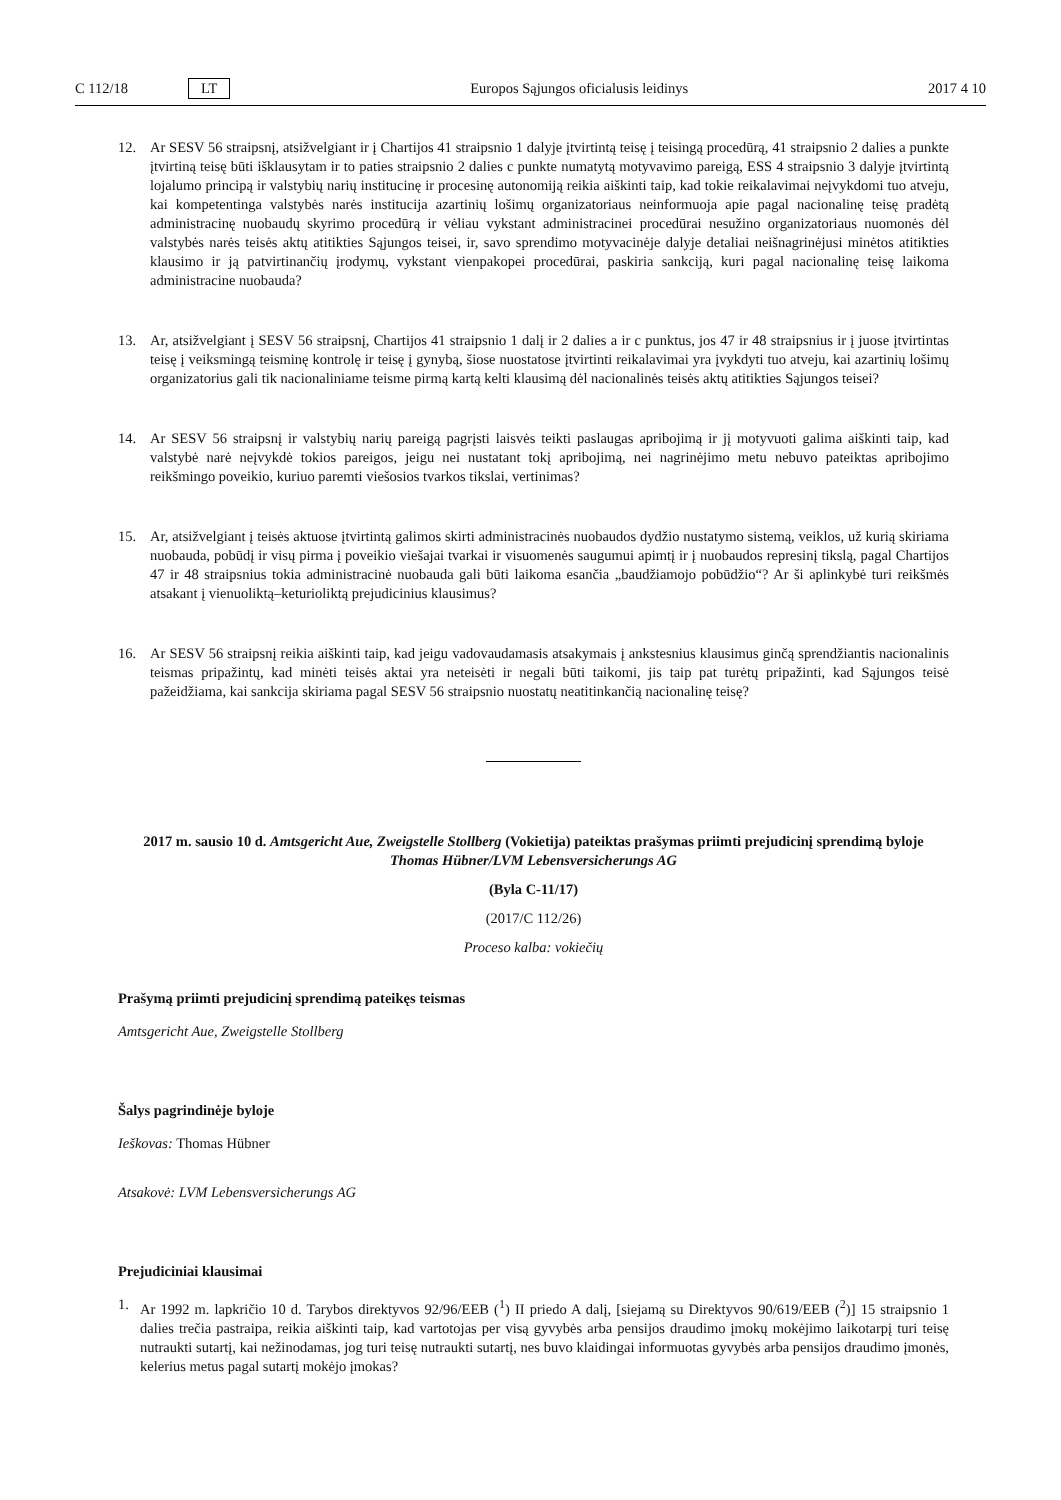C 112/18 LT Europos Sąjungos oficialusis leidinys 2017 4 10
12. Ar SESV 56 straipsnį, atsižvelgiant ir į Chartijos 41 straipsnio 1 dalyje įtvirtintą teisę į teisingą procedūrą, 41 straipsnio 2 dalies a punkte įtvirtiną teisę būti išklausytam ir to paties straipsnio 2 dalies c punkte numatytą motyvavimo pareigą, ESS 4 straipsnio 3 dalyje įtvirtintą lojalumo principą ir valstybių narių institucinę ir procesinę autonomiją reikia aiškinti taip, kad tokie reikalavimai neįvykdomi tuo atveju, kai kompetentinga valstybės narės institucija azartinių lošimų organizatoriaus neinformuoja apie pagal nacionalinę teisę pradėtą administracinę nuobaudų skyrimo procedūrą ir vėliau vykstant administracinei procedūrai nesužino organizatoriaus nuomonės dėl valstybės narės teisės aktų atitikties Sąjungos teisei, ir, savo sprendimo motyvacinėje dalyje detaliai neišnagrinėjusi minėtos atitikties klausimo ir ją patvirtinančių įrodymų, vykstant vienpakopei procedūrai, paskiria sankciją, kuri pagal nacionalinę teisę laikoma administracine nuobauda?
13. Ar, atsižvelgiant į SESV 56 straipsnį, Chartijos 41 straipsnio 1 dalį ir 2 dalies a ir c punktus, jos 47 ir 48 straipsnius ir į juose įtvirtintas teisę į veiksmingą teisminę kontrolę ir teisę į gynybą, šiose nuostatose įtvirtinti reikalavimai yra įvykdyti tuo atveju, kai azartinių lošimų organizatorius gali tik nacionaliniame teisme pirmą kartą kelti klausimą dėl nacionalinės teisės aktų atitikties Sąjungos teisei?
14. Ar SESV 56 straipsnį ir valstybių narių pareigą pagrįsti laisvės teikti paslaugas apribojimą ir jį motyvuoti galima aiškinti taip, kad valstybė narė neįvykdė tokios pareigos, jeigu nei nustatant tokį apribojimą, nei nagrinėjimo metu nebuvo pateiktas apribojimo reikšmingo poveikio, kuriuo paremti viešosios tvarkos tikslai, vertinimas?
15. Ar, atsižvelgiant į teisės aktuose įtvirtintą galimos skirti administracinės nuobaudos dydžio nustatymo sistemą, veiklos, už kurią skiriama nuobauda, pobūdį ir visų pirma į poveikio viešajai tvarkai ir visuomenės saugumui apimtį ir į nuobaudos represinį tikslą, pagal Chartijos 47 ir 48 straipsnius tokia administracinė nuobauda gali būti laikoma esančia „baudžiamojo pobūdžio“? Ar ši aplinkybė turi reikšmės atsakant į vienuoliktą–keturioliktą prejudicinius klausimus?
16. Ar SESV 56 straipsnį reikia aiškinti taip, kad jeigu vadovaudamasis atsakymais į ankstesnius klausimus ginčą sprendžiantis nacionalinis teismas pripažintų, kad minėti teisės aktai yra neteisėti ir negali būti taikomi, jis taip pat turėtų pripažinti, kad Sąjungos teisė pažeidžiama, kai sankcija skiriama pagal SESV 56 straipsnio nuostatų neatitinkančią nacionalinę teisę?
2017 m. sausio 10 d. Amtsgericht Aue, Zweigstelle Stollberg (Vokietija) pateiktas prašymas priimti prejudicinį sprendimą byloje Thomas Hübner/LVM Lebensversicherungs AG
(Byla C-11/17)
(2017/C 112/26)
Proceso kalba: vokiečių
Prašymą priimti prejudicinį sprendimą pateikęs teismas
Amtsgericht Aue, Zweigstelle Stollberg
Šalys pagrindinėje byloje
Ieškovas: Thomas Hübner
Atsakovė: LVM Lebensversicherungs AG
Prejudiciniai klausimai
1. Ar 1992 m. lapkričio 10 d. Tarybos direktyvos 92/96/EEB (<sup>1</sup>) II priedo A dalį, [siejamą su Direktyvos 90/619/EEB (<sup>2</sup>)] 15 straipsnio 1 dalies trečia pastraipa, reikia aiškinti taip, kad vartotojas per visą gyvybės arba pensijos draudimo įmokų mokėjimo laikotarpį turi teisę nutraukti sutartį, kai nežinodamas, jog turi teisę nutraukti sutartį, nes buvo klaidingai informuotas gyvybės arba pensijos draudimo įmonės, kelerius metus pagal sutartį mokėjo įmokas?